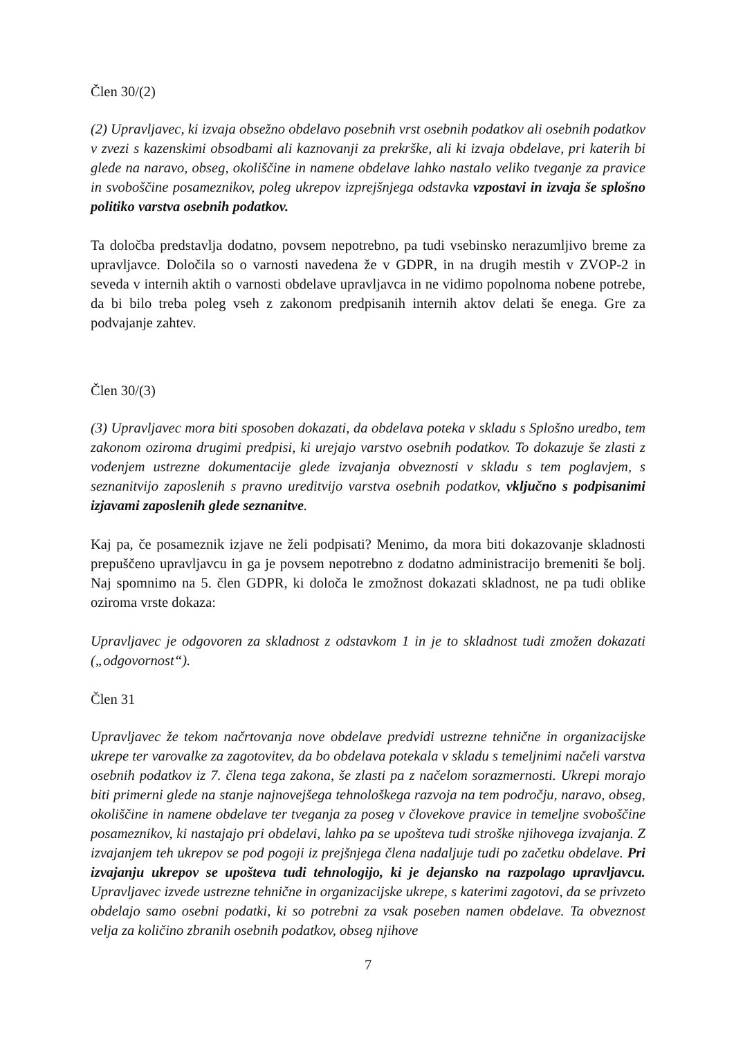Člen 30/(2)
(2) Upravljavec, ki izvaja obsežno obdelavo posebnih vrst osebnih podatkov ali osebnih podatkov v zvezi s kazenskimi obsodbami ali kaznovanji za prekrške, ali ki izvaja obdelave, pri katerih bi glede na naravo, obseg, okoliščine in namene obdelave lahko nastalo veliko tveganje za pravice in svoboščine posameznikov, poleg ukrepov izprejšnjega odstavka vzpostavi in izvaja še splošno politiko varstva osebnih podatkov.
Ta določba predstavlja dodatno, povsem nepotrebno, pa tudi vsebinsko nerazumljivo breme za upravljavce. Določila so o varnosti navedena že v GDPR, in na drugih mestih v ZVOP-2 in seveda v internih aktih o varnosti obdelave upravljavca in ne vidimo popolnoma nobene potrebe, da bi bilo treba poleg vseh z zakonom predpisanih internih aktov delati še enega. Gre za podvajanje zahtev.
Člen 30/(3)
(3) Upravljavec mora biti sposoben dokazati, da obdelava poteka v skladu s Splošno uredbo, tem zakonom oziroma drugimi predpisi, ki urejajo varstvo osebnih podatkov. To dokazuje še zlasti z vodenjem ustrezne dokumentacije glede izvajanja obveznosti v skladu s tem poglavjem, s seznanitvijo zaposlenih s pravno ureditvijo varstva osebnih podatkov, vključno s podpisanimi izjavami zaposlenih glede seznanitve.
Kaj pa, če posameznik izjave ne želi podpisati? Menimo, da mora biti dokazovanje skladnosti prepuščeno upravljavcu in ga je povsem nepotrebno z dodatno administracijo bremeniti še bolj. Naj spomnimo na 5. člen GDPR, ki določa le zmožnost dokazati skladnost, ne pa tudi oblike oziroma vrste dokaza:
Upravljavec je odgovoren za skladnost z odstavkom 1 in je to skladnost tudi zmožen dokazati („odgovornost“).
Člen 31
Upravljavec že tekom načrtovanja nove obdelave predvidi ustrezne tehnične in organizacijske ukrepe ter varovalke za zagotovitev, da bo obdelava potekala v skladu s temeljnimi načeli varstva osebnih podatkov iz 7. člena tega zakona, še zlasti pa z načelom sorazmernosti. Ukrepi morajo biti primerni glede na stanje najnovejšega tehnološkega razvoja na tem področju, naravo, obseg, okoliščine in namene obdelave ter tveganja za poseg v človekove pravice in temeljne svoboščine posameznikov, ki nastajajo pri obdelavi, lahko pa se upošteva tudi stroške njihovega izvajanja. Z izvajanjem teh ukrepov se pod pogoji iz prejšnjega člena nadaljuje tudi po začetku obdelave. Pri izvajanju ukrepov se upošteva tudi tehnologijo, ki je dejansko na razpolago upravljavcu. Upravljavec izvede ustrezne tehnične in organizacijske ukrepe, s katerimi zagotovi, da se privzeto obdelajo samo osebni podatki, ki so potrebni za vsak poseben namen obdelave. Ta obveznost velja za količino zbranih osebnih podatkov, obseg njihove
7